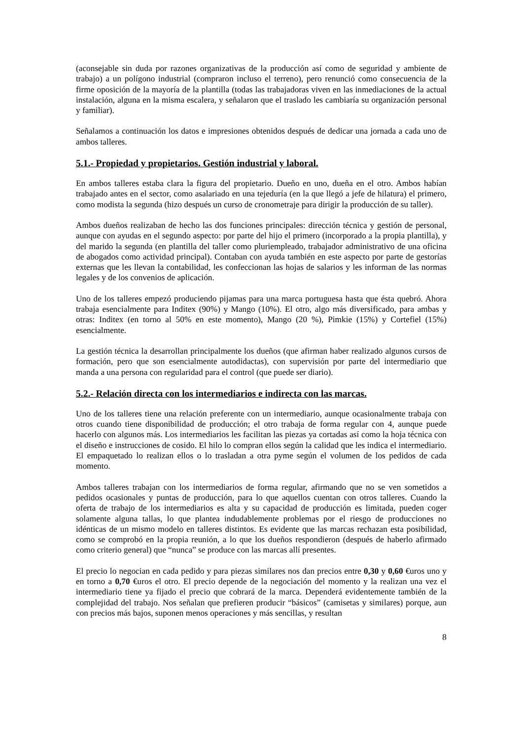(aconsejable sin duda por razones organizativas de la producción así como de seguridad y ambiente de trabajo) a un polígono industrial (compraron incluso el terreno), pero renunció como consecuencia de la firme oposición de la mayoría de la plantilla (todas las trabajadoras viven en las inmediaciones de la actual instalación, alguna en la misma escalera, y señalaron que el traslado les cambiaría su organización personal y familiar).
Señalamos a continuación los datos e impresiones obtenidos después de dedicar una jornada a cada uno de ambos talleres.
5.1.- Propiedad y propietarios. Gestión industrial y laboral.
En ambos talleres estaba clara la figura del propietario. Dueño en uno, dueña en el otro. Ambos habían trabajado antes en el sector, como asalariado en una tejeduría (en la que llegó a jefe de hilatura) el primero, como modista la segunda (hizo después un curso de cronometraje para dirigir la producción de su taller).
Ambos dueños realizaban de hecho las dos funciones principales: dirección técnica y gestión de personal, aunque con ayudas en el segundo aspecto: por parte del hijo el primero (incorporado a la propia plantilla), y del marido la segunda (en plantilla del taller como pluriempleado, trabajador administrativo de una oficina de abogados como actividad principal). Contaban con ayuda también en este aspecto por parte de gestorías externas que les llevan la contabilidad, les confeccionan las hojas de salarios y les informan de las normas legales y de los convenios de aplicación.
Uno de los talleres empezó produciendo pijamas para una marca portuguesa hasta que ésta quebró. Ahora trabaja esencialmente para Inditex (90%) y Mango (10%). El otro, algo más diversificado, para ambas y otras: Inditex (en torno al 50% en este momento), Mango (20 %), Pimkie (15%) y Cortefiel (15%) esencialmente.
La gestión técnica la desarrollan principalmente los dueños (que afirman haber realizado algunos cursos de formación, pero que son esencialmente autodidactas), con supervisión por parte del intermediario que manda a una persona con regularidad para el control (que puede ser diario).
5.2.- Relación directa con los intermediarios e indirecta con las marcas.
Uno de los talleres tiene una relación preferente con un intermediario, aunque ocasionalmente trabaja con otros cuando tiene disponibilidad de producción; el otro trabaja de forma regular con 4, aunque puede hacerlo con algunos más. Los intermediarios les facilitan las piezas ya cortadas así como la hoja técnica con el diseño e instrucciones de cosido. El hilo lo compran ellos según la calidad que les indica el intermediario. El empaquetado lo realizan ellos o lo trasladan a otra pyme según el volumen de los pedidos de cada momento.
Ambos talleres trabajan con los intermediarios de forma regular, afirmando que no se ven sometidos a pedidos ocasionales y puntas de producción, para lo que aquellos cuentan con otros talleres. Cuando la oferta de trabajo de los intermediarios es alta y su capacidad de producción es limitada, pueden coger solamente alguna tallas, lo que plantea indudablemente problemas por el riesgo de producciones no idénticas de un mismo modelo en talleres distintos. Es evidente que las marcas rechazan esta posibilidad, como se comprobó en la propia reunión, a lo que los dueños respondieron (después de haberlo afirmado como criterio general) que “nunca” se produce con las marcas allí presentes.
El precio lo negocian en cada pedido y para piezas similares nos dan precios entre 0,30 y 0,60 €uros uno y en torno a 0,70 €uros el otro. El precio depende de la negociación del momento y la realizan una vez el intermediario tiene ya fijado el precio que cobrará de la marca. Dependerá evidentemente también de la complejidad del trabajo. Nos señalan que prefieren producir “básicos” (camisetas y similares) porque, aun con precios más bajos, suponen menos operaciones y más sencillas, y resultan
8